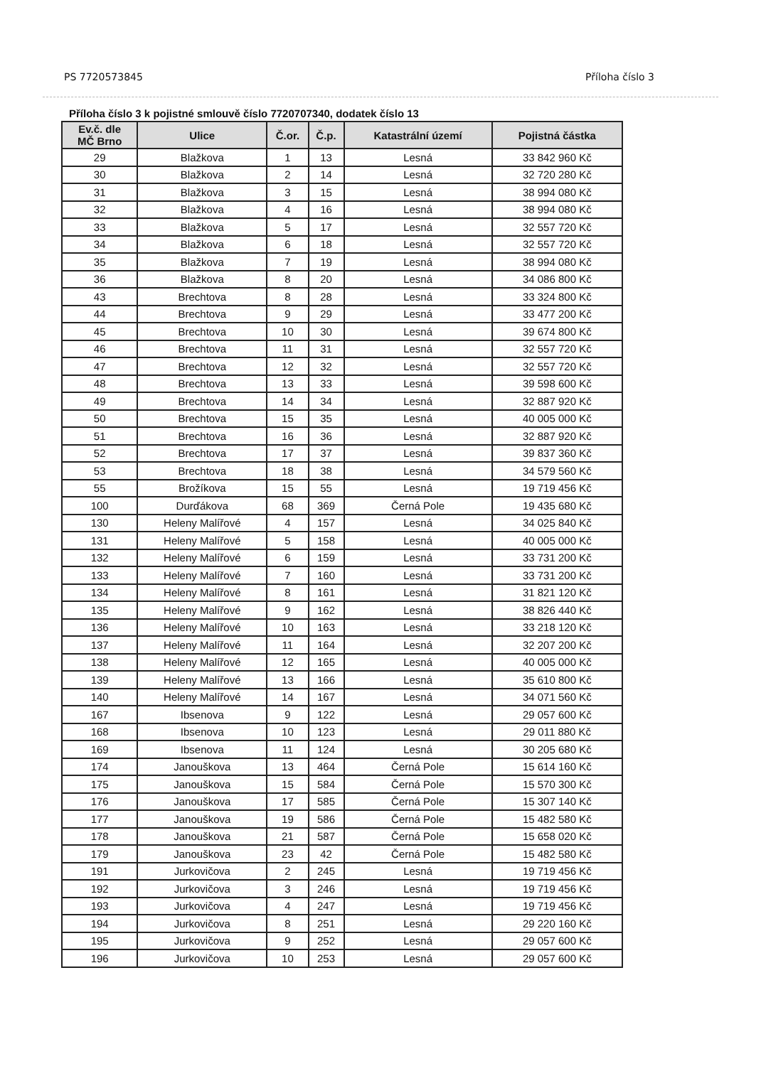PS 7720573845 Příloha číslo 3
Příloha číslo 3 k pojistné smlouvě číslo 7720707340, dodatek číslo 13
| Ev.č. dle MČ Brno | Ulice | Č.or. | Č.p. | Katastrální území | Pojistná částka |
| --- | --- | --- | --- | --- | --- |
| 29 | Blažkova | 1 | 13 | Lesná | 33 842 960 Kč |
| 30 | Blažkova | 2 | 14 | Lesná | 32 720 280 Kč |
| 31 | Blažkova | 3 | 15 | Lesná | 38 994 080 Kč |
| 32 | Blažkova | 4 | 16 | Lesná | 38 994 080 Kč |
| 33 | Blažkova | 5 | 17 | Lesná | 32 557 720 Kč |
| 34 | Blažkova | 6 | 18 | Lesná | 32 557 720 Kč |
| 35 | Blažkova | 7 | 19 | Lesná | 38 994 080 Kč |
| 36 | Blažkova | 8 | 20 | Lesná | 34 086 800 Kč |
| 43 | Brechtova | 8 | 28 | Lesná | 33 324 800 Kč |
| 44 | Brechtova | 9 | 29 | Lesná | 33 477 200 Kč |
| 45 | Brechtova | 10 | 30 | Lesná | 39 674 800 Kč |
| 46 | Brechtova | 11 | 31 | Lesná | 32 557 720 Kč |
| 47 | Brechtova | 12 | 32 | Lesná | 32 557 720 Kč |
| 48 | Brechtova | 13 | 33 | Lesná | 39 598 600 Kč |
| 49 | Brechtova | 14 | 34 | Lesná | 32 887 920 Kč |
| 50 | Brechtova | 15 | 35 | Lesná | 40 005 000 Kč |
| 51 | Brechtova | 16 | 36 | Lesná | 32 887 920 Kč |
| 52 | Brechtova | 17 | 37 | Lesná | 39 837 360 Kč |
| 53 | Brechtova | 18 | 38 | Lesná | 34 579 560 Kč |
| 55 | Brožíkova | 15 | 55 | Lesná | 19 719 456 Kč |
| 100 | Durďákova | 68 | 369 | Černá Pole | 19 435 680 Kč |
| 130 | Heleny Malířové | 4 | 157 | Lesná | 34 025 840 Kč |
| 131 | Heleny Malířové | 5 | 158 | Lesná | 40 005 000 Kč |
| 132 | Heleny Malířové | 6 | 159 | Lesná | 33 731 200 Kč |
| 133 | Heleny Malířové | 7 | 160 | Lesná | 33 731 200 Kč |
| 134 | Heleny Malířové | 8 | 161 | Lesná | 31 821 120 Kč |
| 135 | Heleny Malířové | 9 | 162 | Lesná | 38 826 440 Kč |
| 136 | Heleny Malířové | 10 | 163 | Lesná | 33 218 120 Kč |
| 137 | Heleny Malířové | 11 | 164 | Lesná | 32 207 200 Kč |
| 138 | Heleny Malířové | 12 | 165 | Lesná | 40 005 000 Kč |
| 139 | Heleny Malířové | 13 | 166 | Lesná | 35 610 800 Kč |
| 140 | Heleny Malířové | 14 | 167 | Lesná | 34 071 560 Kč |
| 167 | Ibsenova | 9 | 122 | Lesná | 29 057 600 Kč |
| 168 | Ibsenova | 10 | 123 | Lesná | 29 011 880 Kč |
| 169 | Ibsenova | 11 | 124 | Lesná | 30 205 680 Kč |
| 174 | Janouškova | 13 | 464 | Černá Pole | 15 614 160 Kč |
| 175 | Janouškova | 15 | 584 | Černá Pole | 15 570 300 Kč |
| 176 | Janouškova | 17 | 585 | Černá Pole | 15 307 140 Kč |
| 177 | Janouškova | 19 | 586 | Černá Pole | 15 482 580 Kč |
| 178 | Janouškova | 21 | 587 | Černá Pole | 15 658 020 Kč |
| 179 | Janouškova | 23 | 42 | Černá Pole | 15 482 580 Kč |
| 191 | Jurkovičova | 2 | 245 | Lesná | 19 719 456 Kč |
| 192 | Jurkovičova | 3 | 246 | Lesná | 19 719 456 Kč |
| 193 | Jurkovičova | 4 | 247 | Lesná | 19 719 456 Kč |
| 194 | Jurkovičova | 8 | 251 | Lesná | 29 220 160 Kč |
| 195 | Jurkovičova | 9 | 252 | Lesná | 29 057 600 Kč |
| 196 | Jurkovičova | 10 | 253 | Lesná | 29 057 600 Kč |